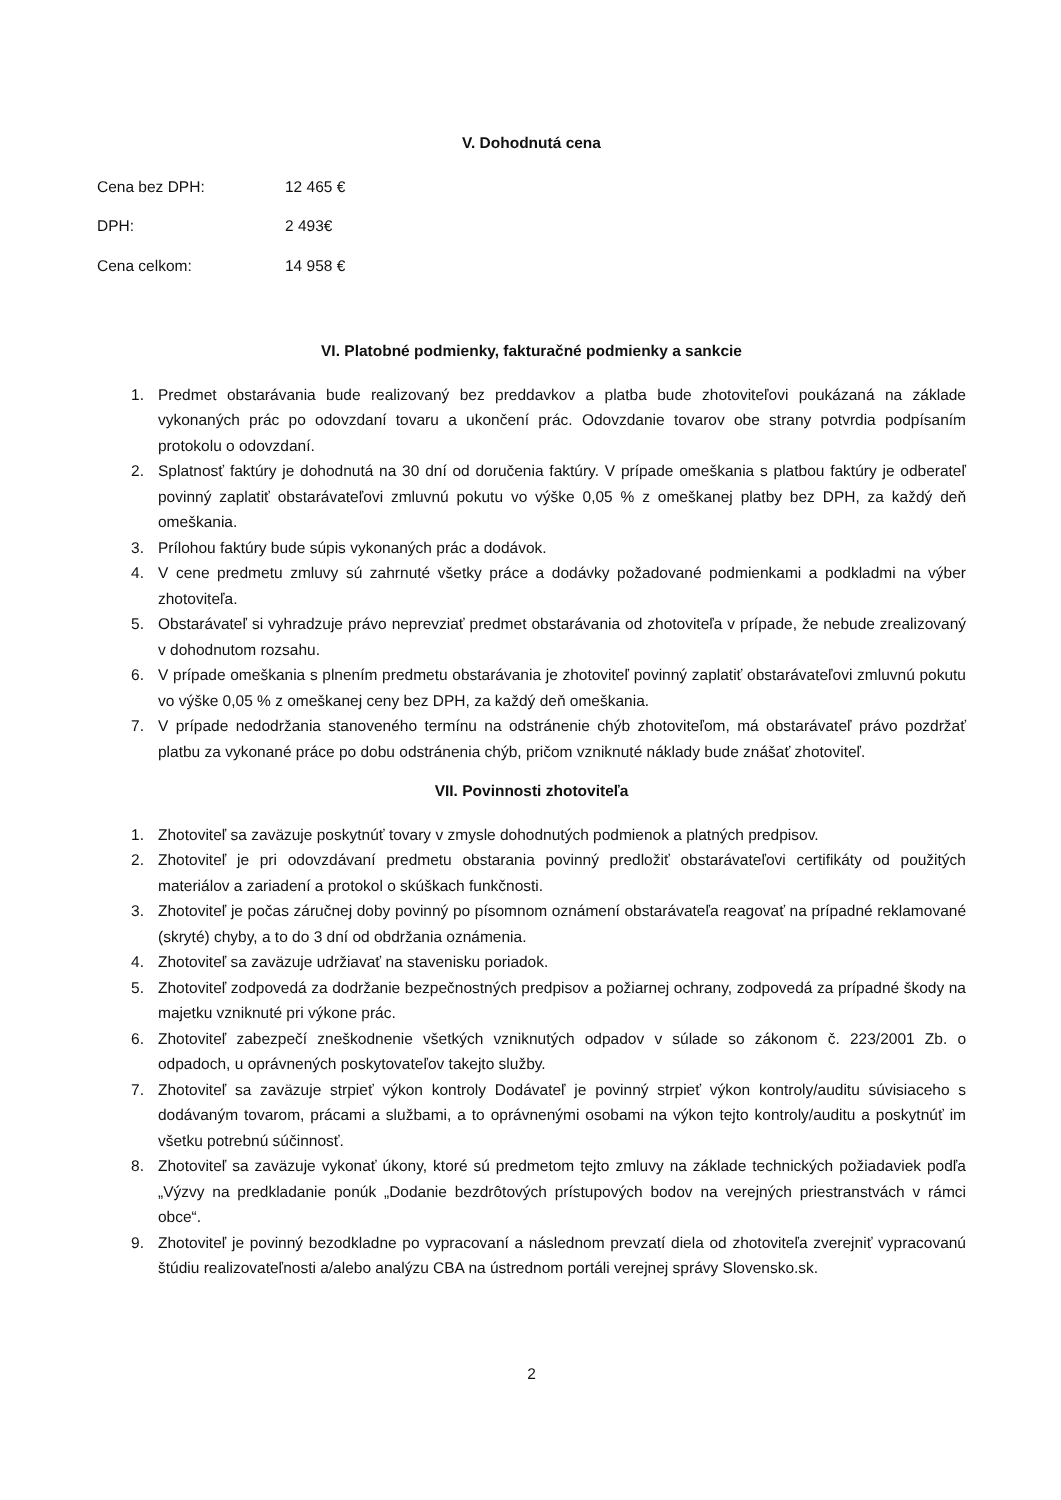V. Dohodnutá cena
Cena bez DPH: 12 465 €
DPH: 2 493€
Cena celkom: 14 958 €
VI. Platobné podmienky, fakturačné podmienky a sankcie
1. Predmet obstarávania bude realizovaný bez preddavkov a platba bude zhotoviteľovi poukázaná na základe vykonaných prác po odovzdaní tovaru a ukončení prác. Odovzdanie tovarov obe strany potvrdia podpísaním protokolu o odovzdaní.
2. Splatnosť faktúry je dohodnutá na 30 dní od doručenia faktúry. V prípade omeškania s platbou faktúry je odberateľ povinný zaplatiť obstarávateľovi zmluvnú pokutu vo výške 0,05 % z omeškanej platby bez DPH, za každý deň omeškania.
3. Prílohou faktúry bude súpis vykonaných prác a dodávok.
4. V cene predmetu zmluvy sú zahrnuté všetky práce a dodávky požadované podmienkami a podkladmi na výber zhotoviteľa.
5. Obstarávateľ si vyhradzuje právo neprevziať predmet obstarávania od zhotoviteľa v prípade, že nebude zrealizovaný v dohodnutom rozsahu.
6. V prípade omeškania s plnením predmetu obstarávania je zhotoviteľ povinný zaplatiť obstarávateľovi zmluvnú pokutu vo výške 0,05 % z omeškanej ceny bez DPH, za každý deň omeškania.
7. V prípade nedodržania stanoveného termínu na odstránenie chýb zhotoviteľom, má obstarávateľ právo pozdržať platbu za vykonané práce po dobu odstránenia chýb, pričom vzniknuté náklady bude znášať zhotoviteľ.
VII. Povinnosti zhotoviteľa
1. Zhotoviteľ sa zaväzuje poskytnúť tovary v zmysle dohodnutých podmienok a platných predpisov.
2. Zhotoviteľ je pri odovzdávaní predmetu obstarania povinný predložiť obstarávateľovi certifikáty od použitých materiálov a zariadení a protokol o skúškach funkčnosti.
3. Zhotoviteľ je počas záručnej doby povinný po písomnom oznámení obstarávateľa reagovať na prípadné reklamované (skryté) chyby, a to do 3 dní od obdržania oznámenia.
4. Zhotoviteľ sa zaväzuje udržiavať na stavenisku poriadok.
5. Zhotoviteľ zodpovedá za dodržanie bezpečnostných predpisov a požiarnej ochrany, zodpovedá za prípadné škody na majetku vzniknuté pri výkone prác.
6. Zhotoviteľ zabezpečí zneškodnenie všetkých vzniknutých odpadov v súlade so zákonom č. 223/2001 Zb. o odpadoch, u oprávnených poskytovateľov takejto služby.
7. Zhotoviteľ sa zaväzuje strpieť výkon kontroly Dodávateľ je povinný strpieť výkon kontroly/auditu súvisiaceho s dodávaným tovarom, prácami a službami, a to oprávnenými osobami na výkon tejto kontroly/auditu a poskytnúť im všetku potrebnú súčinnosť.
8. Zhotoviteľ sa zaväzuje vykonať úkony, ktoré sú predmetom tejto zmluvy na základe technických požiadaviek podľa „Výzvy na predkladanie ponúk „Dodanie bezdrôtových prístupových bodov na verejných priestranstvách v rámci obce“.
9. Zhotoviteľ je povinný bezodkladne po vypracovaní a následnom prevzatí diela od zhotoviteľa zverejniť vypracovanú štúdiu realizovateľnosti a/alebo analýzu CBA na ústrednom portáli verejnej správy Slovensko.sk.
2